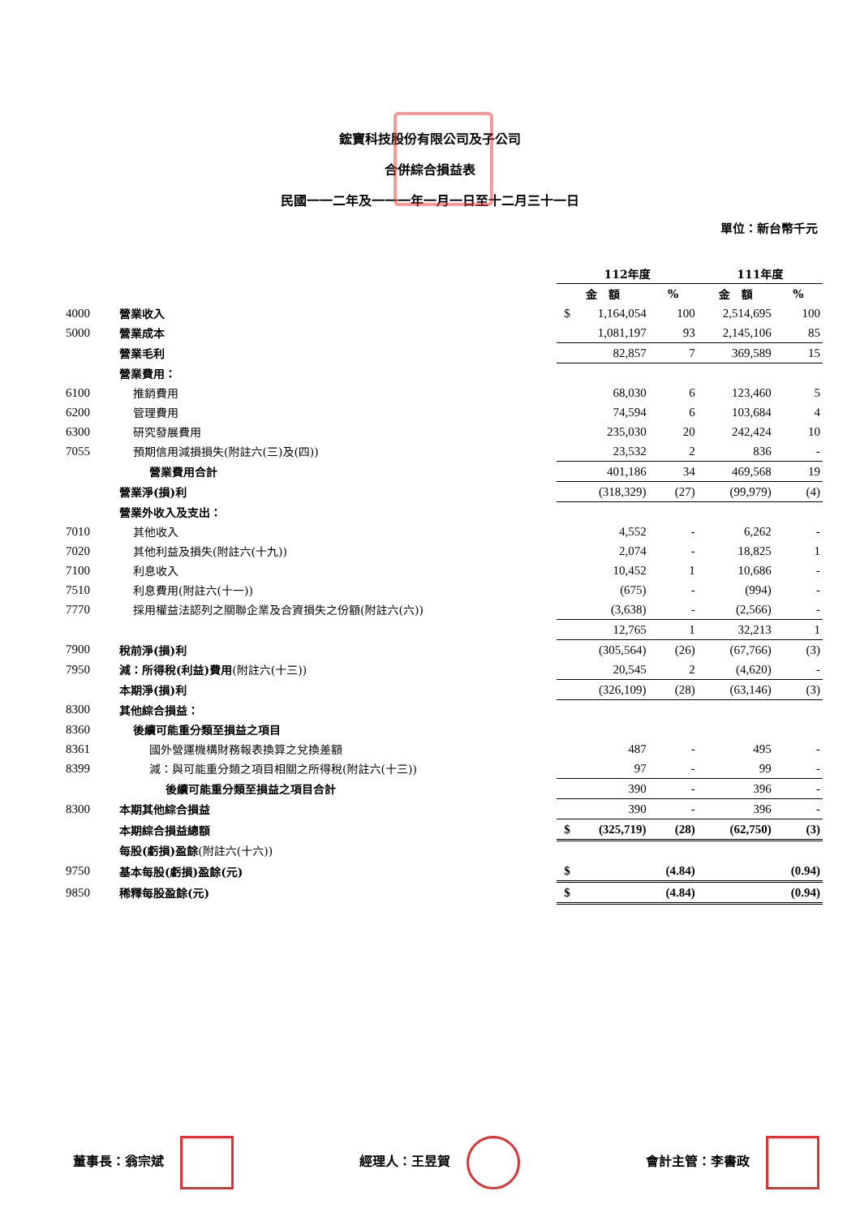鋐寶科技股份有限公司及子公司
合併綜合損益表
民國一一二年及一一一年一月一日至十二月三十一日
單位：新台幣千元
| | | 112年度 | | | 111年度 | |
| --- | --- | --- | --- | --- | --- | --- |
| | | 金 額 | | % | 金 額 | % |
| 4000 | 營業收入 | $ | 1,164,054 | 100 | 2,514,695 | 100 |
| 5000 | 營業成本 | | 1,081,197 | 93 | 2,145,106 | 85 |
| | 營業毛利 | | 82,857 | 7 | 369,589 | 15 |
| | 營業費用： | | | | | |
| 6100 | 推銷費用 | | 68,030 | 6 | 123,460 | 5 |
| 6200 | 管理費用 | | 74,594 | 6 | 103,684 | 4 |
| 6300 | 研究發展費用 | | 235,030 | 20 | 242,424 | 10 |
| 7055 | 預期信用減損損失(附註六(三)及(四)) | | 23,532 | 2 | 836 | - |
| | 營業費用合計 | | 401,186 | 34 | 469,568 | 19 |
| | 營業淨(損)利 | | (318,329) | (27) | (99,979) | (4) |
| | 營業外收入及支出： | | | | | |
| 7010 | 其他收入 | | 4,552 | - | 6,262 | - |
| 7020 | 其他利益及損失(附註六(十九)) | | 2,074 | - | 18,825 | 1 |
| 7100 | 利息收入 | | 10,452 | 1 | 10,686 | - |
| 7510 | 利息費用(附註六(十一)) | | (675) | - | (994) | - |
| 7770 | 採用權益法認列之關聯企業及合資損失之份額(附註六(六)) | | (3,638) | - | (2,566) | - |
| | | | 12,765 | 1 | 32,213 | 1 |
| 7900 | 稅前淨(損)利 | | (305,564) | (26) | (67,766) | (3) |
| 7950 | 減：所得稅(利益)費用 (附註六(十三)) | | 20,545 | 2 | (4,620) | - |
| | 本期淨(損)利 | | (326,109) | (28) | (63,146) | (3) |
| 8300 | 其他綜合損益： | | | | | |
| 8360 | 後續可能重分類至損益之項目 | | | | | |
| 8361 | 國外營運機構財務報表換算之兌換差額 | | 487 | - | 495 | - |
| 8399 | 減：與可能重分類之項目相關之所得稅(附註六(十三)) | | 97 | - | 99 | - |
| | 後續可能重分類至損益之項目合計 | | 390 | - | 396 | - |
| 8300 | 本期其他綜合損益 | | 390 | - | 396 | - |
| | 本期綜合損益總額 | $ | (325,719) | (28) | (62,750) | (3) |
| | 每股(虧損)盈餘 (附註六(十六)) | | | | | |
| 9750 | 基本每股(虧損)盈餘(元) | $ | | (4.84) | | (0.94) |
| 9850 | 稀釋每股盈餘(元) | $ | | (4.84) | | (0.94) |
董事長：翁宗斌 經理人：王昱賀 會計主管：李書政